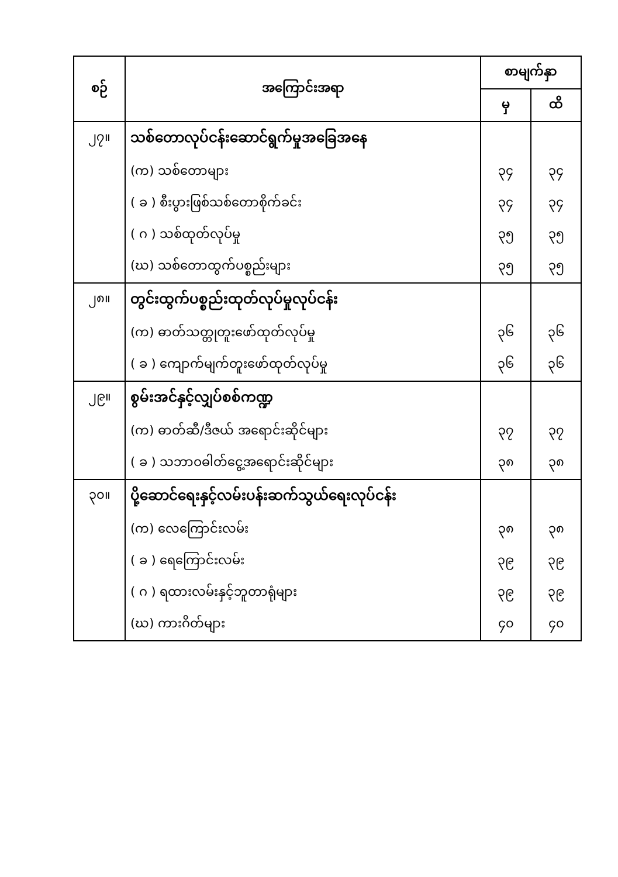| စဉ် | အကြောင်းအရာ | စာမျက်နှာ | |
| --- | --- | --- | --- |
| | | မှ | ထိ |
| ၂၇။ | သစ်တောလုပ်ငန်းဆောင်ရွက်မှုအခြေအနေ | | |
| | (က) သစ်တောများ | ၃၄ | ၃၄ |
| | ( ခ ) စီးပွားဖြစ်သစ်တောစိုက်ခင်း | ၃၄ | ၃၄ |
| | ( ဂ ) သစ်ထုတ်လုပ်မှု | ၃၅ | ၃၅ |
| | (ဃ) သစ်တောထွက်ပစ္စည်းများ | ၃၅ | ၃၅ |
| ၂၈။ | တွင်းထွက်ပစ္စည်းထုတ်လုပ်မှုလုပ်ငန်း | | |
| | (က) ဓာတ်သတ္တုတူးဖော်ထုတ်လုပ်မှု | ၃၆ | ၃၆ |
| | ( ခ ) ကျောက်မျက်တူးဖော်ထုတ်လုပ်မှု | ၃၆ | ၃၆ |
| ၂၉။ | စွမ်းအင်နှင့်လျှပ်စစ်ကဏ္ဍ | | |
| | (က) ဓာတ်ဆီ/ဒီဇယ် အရောင်းဆိုင်များ | ၃၇ | ၃၇ |
| | ( ခ ) သဘာဝဓါတ်ငွေ့အရောင်းဆိုင်များ | ၃၈ | ၃၈ |
| ၃၀။ | ပို့ဆောင်ရေးနှင့်လမ်းပန်းဆက်သွယ်ရေးလုပ်ငန်း | | |
| | (က) လေကြောင်းလမ်း | ၃၈ | ၃၈ |
| | ( ခ ) ရေကြောင်းလမ်း | ၃၉ | ၃၉ |
| | ( ဂ ) ရထားလမ်းနှင့်ဘူတာရုံများ | ၃၉ | ၃၉ |
| | (ဃ) ကားဂိတ်များ | ၄၀ | ၄၀ |